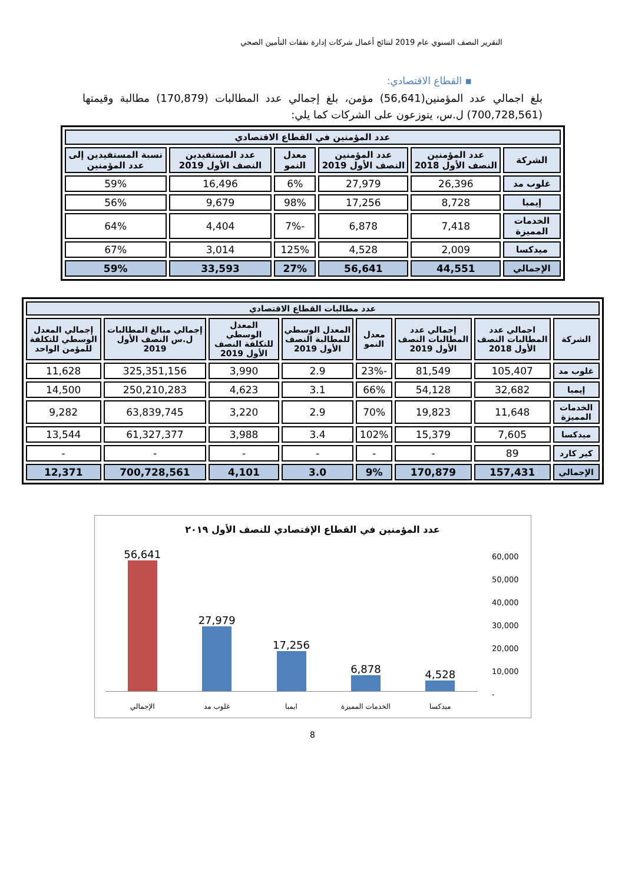التقرير النصف السنوي عام 2019 لنتائج أعمال شركات إدارة نفقات التأمين الصحي
▪ القطاع الاقتصادي:
بلغ اجمالي عدد المؤمنين(56,641) مؤمن، بلغ إجمالي عدد المطالبات (170,879) مطالبة وقيمتها (700,728,561) ل.س، يتوزعون على الشركات كما يلي:
| عدد المؤمنين في القطاع الاقتصادي | | | | | |
| --- | --- | --- | --- | --- | --- |
| الشركة | عدد المؤمنين النصف الأول 2018 | عدد المؤمنين النصف الأول 2019 | معدل النمو | عدد المستفيدين النصف الأول 2019 | نسبة المستفيدين إلى عدد المؤمنين |
| غلوب مد | 26,396 | 27,979 | 6% | 16,496 | 59% |
| إيمبا | 8,728 | 17,256 | 98% | 9,679 | 56% |
| الخدمات المميزة | 7,418 | 6,878 | -7% | 4,404 | 64% |
| ميدكسا | 2,009 | 4,528 | 125% | 3,014 | 67% |
| الإجمالي | 44,551 | 56,641 | 27% | 33,593 | 59% |
| عدد مطالبات القطاع الاقتصادي | | | | | | | |
| --- | --- | --- | --- | --- | --- | --- | --- |
| الشركة | اجمالي عدد المطالبات النصف الأول 2018 | إجمالي عدد المطالبات النصف الأول 2019 | معدل النمو | المعدل الوسطي للمطالبة النصف الأول 2019 | المعدل الوسطي للتكلفة النصف الأول 2019 | إجمالي مبالغ المطالبات ل.س النصف الأول 2019 | إجمالي المعدل الوسطي للتكلفة للمؤمن الواحد |
| غلوب مد | 105,407 | 81,549 | -23% | 2.9 | 3,990 | 325,351,156 | 11,628 |
| إيمبا | 32,682 | 54,128 | 66% | 3.1 | 4,623 | 250,210,283 | 14,500 |
| الخدمات المميزة | 11,648 | 19,823 | 70% | 2.9 | 3,220 | 63,839,745 | 9,282 |
| ميدكسا | 7,605 | 15,379 | 102% | 3.4 | 3,988 | 61,327,377 | 13,544 |
| كير كارد | 89 | - | - | - | - | - | - |
| الإجمالي | 157,431 | 170,879 | 9% | 3.0 | 4,101 | 700,728,561 | 12,371 |
عدد المؤمنين في القطاع الإقتصادي للنصف الأول ٢٠١٩
60,000
50,000
40,000
30,000
20,000
10,000
-
56,641
27,979
17,256
6,878
4,528
الإجمالي غلوب مد ايمبا الخدمات المميزة ميدكسا
8